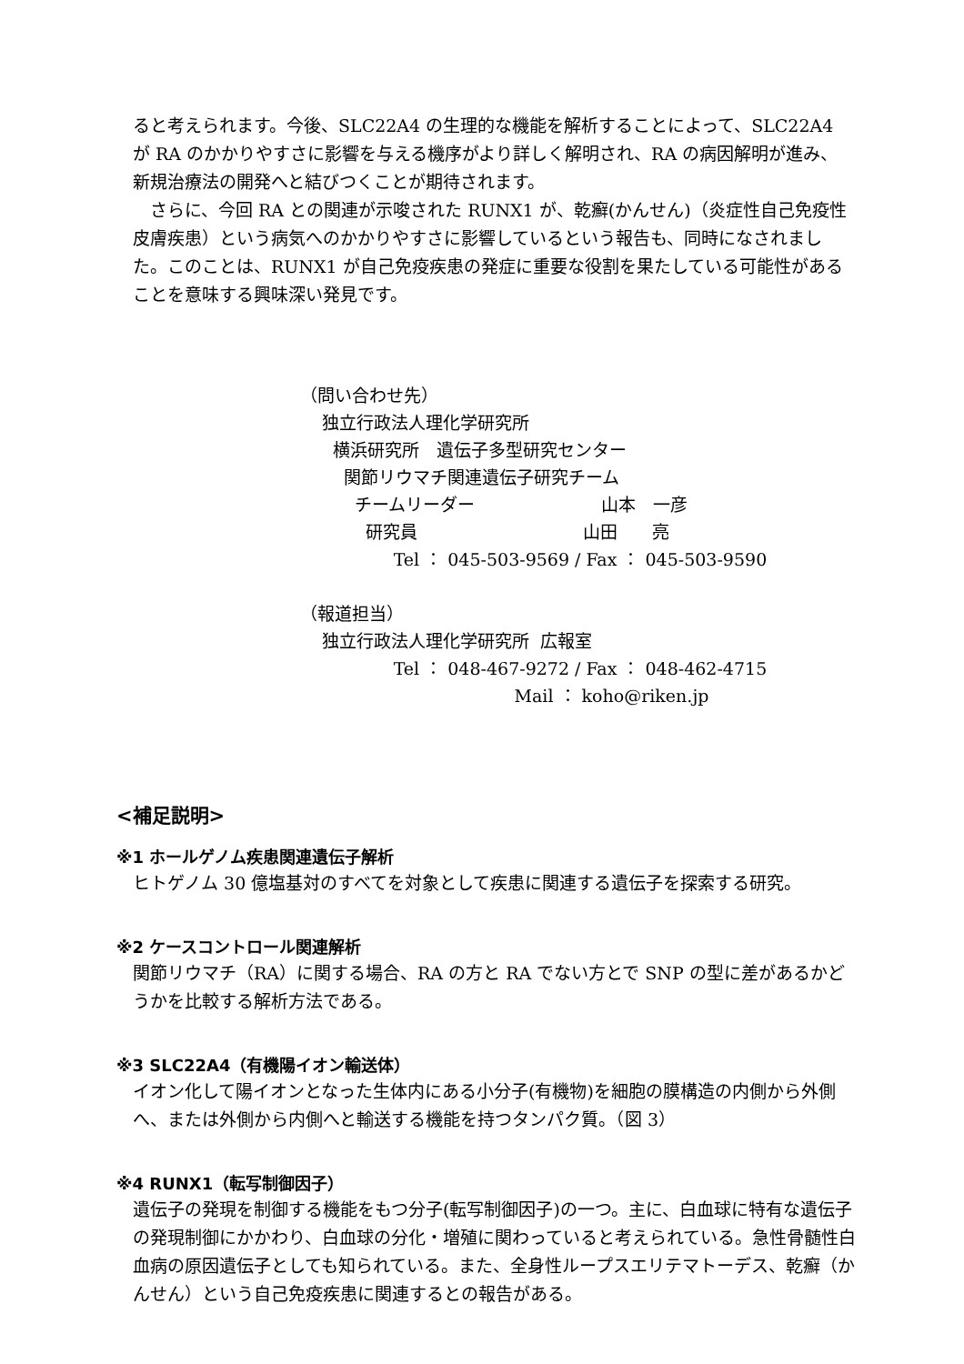ると考えられます。今後、SLC22A4 の生理的な機能を解析することによって、SLC22A4 が RA のかかりやすさに影響を与える機序がより詳しく解明され、RA の病因解明が進み、新規治療法の開発へと結びつくことが期待されます。
　さらに、今回 RA との関連が示唆された RUNX1 が、乾癬(かんせん)（炎症性自己免疫性皮膚疾患）という病気へのかかりやすさに影響しているという報告も、同時になされました。このことは、RUNX1 が自己免疫疾患の発症に重要な役割を果たしている可能性があることを意味する興味深い発見です。
（問い合わせ先）
独立行政法人理化学研究所
横浜研究所　遺伝子多型研究センター
関節リウマチ関連遺伝子研究チーム
チームリーダー 山本　一彦
研究員 山田　　亮
Tel ： 045-503-9569 / Fax ： 045-503-9590
（報道担当）
独立行政法人理化学研究所 広報室
Tel ： 048-467-9272 / Fax ： 048-462-4715
Mail ： koho@riken.jp
<補足説明>
※1 ホールゲノム疾患関連遺伝子解析
ヒトゲノム 30 億塩基対のすべてを対象として疾患に関連する遺伝子を探索する研究。
※2 ケースコントロール関連解析
関節リウマチ（RA）に関する場合、RA の方と RA でない方とで SNP の型に差があるかどうかを比較する解析方法である。
※3 SLC22A4（有機陽イオン輸送体）
イオン化して陽イオンとなった生体内にある小分子(有機物)を細胞の膜構造の内側から外側へ、または外側から内側へと輸送する機能を持つタンパク質。（図 3）
※4 RUNX1（転写制御因子）
遺伝子の発現を制御する機能をもつ分子(転写制御因子)の一つ。主に、白血球に特有な遺伝子の発現制御にかかわり、白血球の分化・増殖に関わっていると考えられている。急性骨髄性白血病の原因遺伝子としても知られている。また、全身性ループスエリテマトーデス、乾癬（かんせん）という自己免疫疾患に関連するとの報告がある。